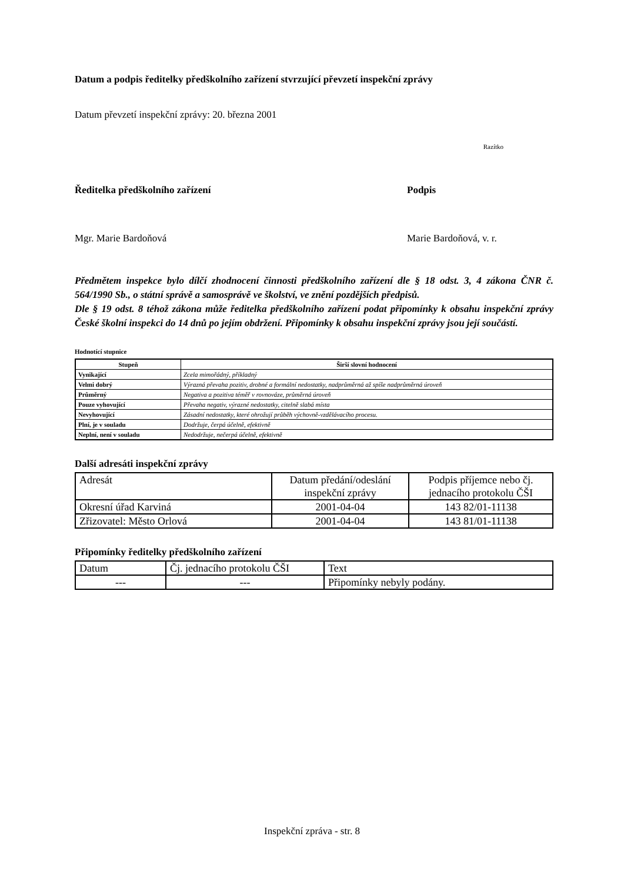Datum a podpis ředitelky předškolního zařízení stvrzující převzetí inspekční zprávy
Datum převzetí inspekční zprávy: 20. března 2001
Razítko
Ředitelka předškolního zařízení Podpis
Mgr. Marie Bardoňová Marie Bardoňová, v. r.
Předmětem inspekce bylo dílčí zhodnocení činnosti předškolního zařízení dle § 18 odst. 3, 4 zákona ČNR č. 564/1990 Sb., o státní správě a samosprávě ve školství, ve znění pozdějších předpisů.
Dle § 19 odst. 8 téhož zákona může ředitelka předškolního zařízení podat připomínky k obsahu inspekční zprávy České školní inspekci do 14 dnů po jejím obdržení. Připomínky k obsahu inspekční zprávy jsou její součástí.
Hodnotící stupnice
| Stupeň | Širší slovní hodnocení |
| --- | --- |
| Vynikající | Zcela mimořádný, příkladný |
| Velmi dobrý | Výrazná převaha pozitiv, drobné a formální nedostatky, nadprůměrná až spíše nadprůměrná úroveň |
| Průměrný | Negativa a pozitiva téměř v rovnováze, průměrná úroveň |
| Pouze vyhovující | Převaha negativ, výrazné nedostatky, citelně slabá místa |
| Nevyhovující | Zásadní nedostatky, které ohrožují průběh výchovně-vzdělávacího procesu. |
| Plní, je v souladu | Dodržuje, čerpá účelně, efektivně |
| Neplní, není v souladu | Nedodržuje, nečerpá účelně, efektivně |
Další adresáti inspekční zprávy
| Adresát | Datum předání/odeslání inspekční zprávy | Podpis příjemce nebo čj. jednacího protokolu ČŠI |
| Okresní úřad Karviná | 2001-04-04 | 143 82/01-11138 |
| Zřizovatel: Město Orlová | 2001-04-04 | 143 81/01-11138 |
Připomínky ředitelky předškolního zařízení
| Datum | Čj. jednacího protokolu ČŠI | Text |
| --- | --- | Připomínky nebyly podány. |
Inspekční zpráva - str. 8